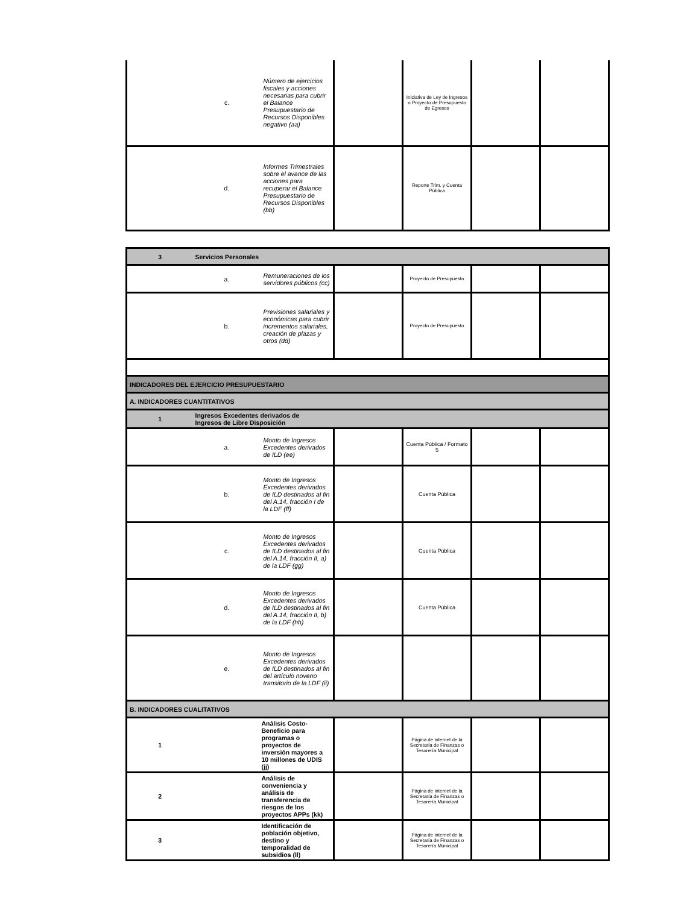| | c. | Número de ejercicios fiscales y acciones necesarias para cubrir el Balance Presupuestario de Recursos Disponibles negativo (aa) | | Iniciativa de Ley de Ingresos o Proyecto de Presupuesto de Egresos | | |
| | d. | Informes Trimestrales sobre el avance de las acciones para recuperar el Balance Presupuestario de Recursos Disponibles (bb) | | Reporte Trim. y Cuenta Pública | | |
| 3 | Servicios Personales | | | | | |
| | a. | Remuneraciones de los servidores públicos (cc) | | Proyecto de Presupuesto | | |
| | b. | Previsiones salariales y económicas para cubrir incrementos salariales, creación de plazas y otros (dd) | | Proyecto de Presupuesto | | |
| INDICADORES DEL EJERCICIO PRESUPUESTARIO | | | | | | |
| A. INDICADORES CUANTITATIVOS | | | | | | |
| 1 | Ingresos Excedentes derivados de Ingresos de Libre Disposición | | | | | |
| | a. | Monto de Ingresos Excedentes derivados de ILD (ee) | | Cuenta Pública / Formato 5 | | |
| | b. | Monto de Ingresos Excedentes derivados de ILD destinados al fin del A.14, fracción I de la LDF (ff) | | Cuenta Pública | | |
| | c. | Monto de Ingresos Excedentes derivados de ILD destinados al fin del A.14, fracción II, a) de la LDF (gg) | | Cuenta Pública | | |
| | d. | Monto de Ingresos Excedentes derivados de ILD destinados al fin del A.14, fracción II, b) de la LDF (hh) | | Cuenta Pública | | |
| | e. | Monto de Ingresos Excedentes derivados de ILD destinados al fin del artículo noveno transitorio de la LDF (ii) | | | | |
| B. INDICADORES CUALITATIVOS | | | | | | |
| 1 | Análisis Costo-Beneficio para programas o proyectos de inversión mayores a 10 millones de UDIS (jj) | | | Página de internet de la Secretaría de Finanzas o Tesorería Municipal | | |
| 2 | Análisis de conveniencia y análisis de transferencia de riesgos de los proyectos APPs (kk) | | | Página de internet de la Secretaría de Finanzas o Tesorería Municipal | | |
| 3 | Identificación de población objetivo, destino y temporalidad de subsidios (ll) | | | Página de internet de la Secretaría de Finanzas o Tesorería Municipal | | |